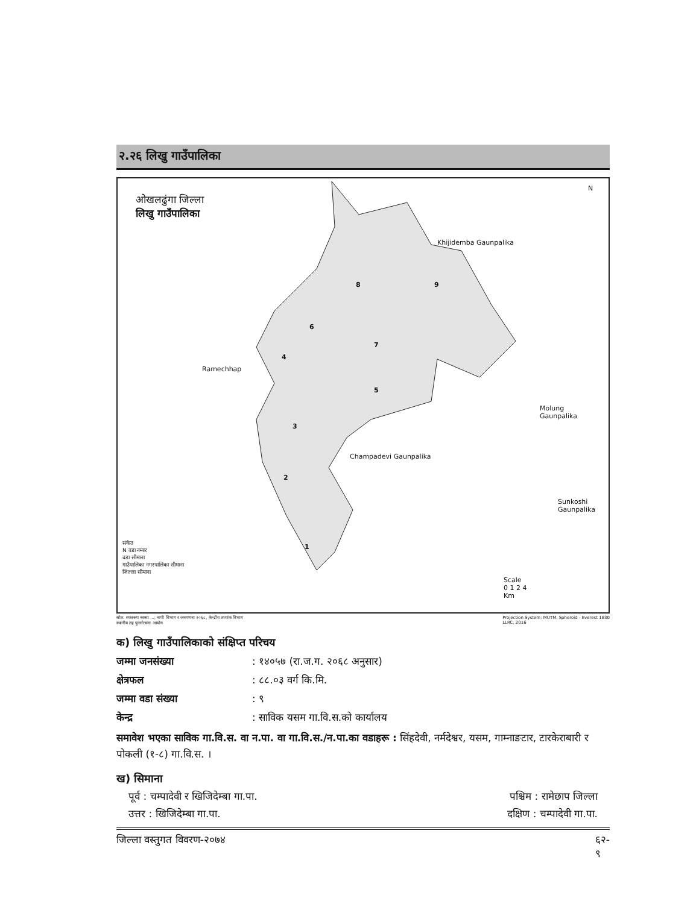२.२६ लिखु गाउँपालिका
ओखलढुंगा जिल्ला
लिखु गाउँपालिका
N
Khijidemba Gaunpalika
Ramechhap
Molung
Gaunpalika
Champadevi Gaunpalika
Sunkoshi
Gaunpalika
8 9
6
7
4
5
3
2
1
संकेत
N वडा नम्बर
वडा सीमाना
गाउँपालिका नगरपालिका सीमाना
जिल्ला सीमाना
Scale
0 1 2 4
Km
स्रोत: स्थलरूप नक्सा ...; नापी विभाग र जनगणना २०६८, केन्द्रीय तथ्यांक विभाग
स्थानीय तह पुनर्संरचना आयोग Projection System: MUTM, Spheroid - Everest 1830
LLRC, 2016
क) लिखु गाउँपालिकाको संक्षिप्त परिचय
जम्मा जनसंख्या: १४०५७ (रा.ज.ग. २०६८ अनुसार)
क्षेत्रफल: ८८.०३ वर्ग कि.मि.
जम्मा वडा संख्या: ९
केन्द्र: साविक यसम गा.वि.स.को कार्यालय
समावेश भएका साविक गा.वि.स. वा न.पा. वा गा.वि.स./न.पा.का वडाहरू : सिंहदेवी, नर्मदेश्वर, यसम, गाम्नाङटार, टारकेराबारी र पोकली (१-८) गा.वि.स. ।
ख) सिमाना
पूर्व : चम्पादेवी र खिजिदेम्बा गा.पा. पश्चिम : रामेछाप जिल्ला
उत्तर : खिजिदेम्बा गा.पा. दक्षिण : चम्पादेवी गा.पा.
जिल्ला वस्तुगत विवरण-२०७४ ६२-
९